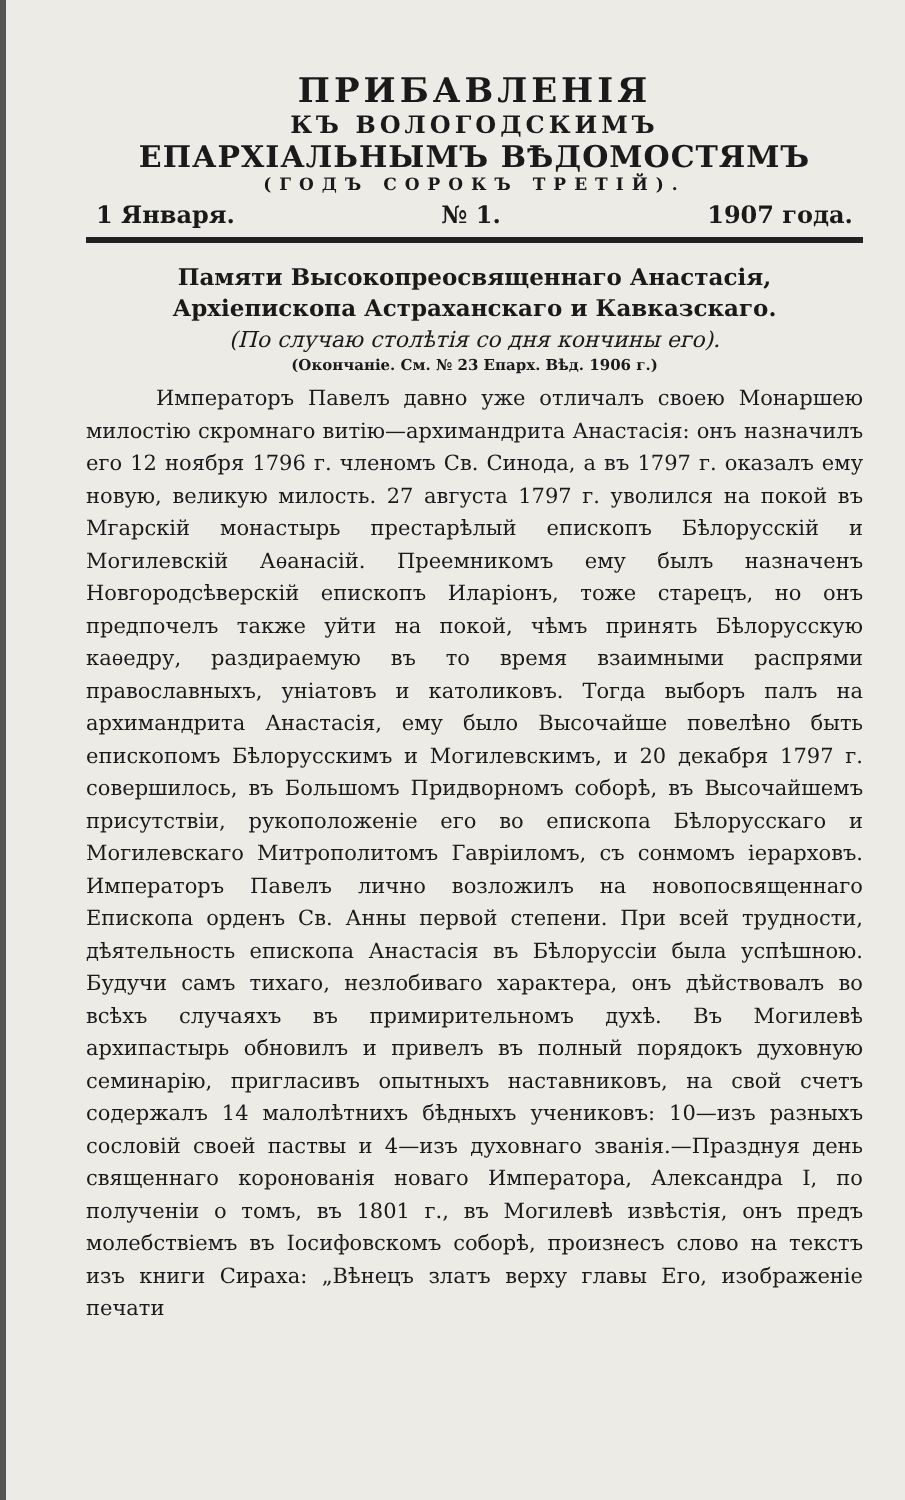ПРИБАВЛЕНІЯ
КЪ ВОЛОГОДСКИМЪ
ЕПАРХІАЛЬНЫМЪ ВѢДОМОСТЯМЪ
(ГОДЪ СОРОКЪ ТРЕТІЙ).
1 Января. № 1. 1907 года.
Памяти Высокопреосвященнаго Анастасія, Архіепископа Астраханскаго и Кавказскаго.
(По случаю столѣтія со дня кончины его).
(Окончаніе. См. № 23 Епарх. Вѣд. 1906 г.)
Императоръ Павелъ давно уже отличалъ своею Монаршею милостію скромнаго витію—архимандрита Анастасія: онъ назначилъ его 12 ноября 1796 г. членомъ Св. Синода, а въ 1797 г. оказалъ ему новую, великую милость. 27 августа 1797 г. уволился на покой въ Мгарскій монастырь престарѣлый епископъ Бѣлорусскій и Могилевскій Аѳанасій. Преемникомъ ему былъ назначенъ Новгородсѣверскій епископъ Иларіонъ, тоже старецъ, но онъ предпочелъ также уйти на покой, чѣмъ принять Бѣлорусскую каѳедру, раздираемую въ то время взаимными распрями православныхъ, уніатовъ и католиковъ. Тогда выборъ палъ на архимандрита Анастасія, ему было Высочайше повелѣно быть епископомъ Бѣлорусскимъ и Могилевскимъ, и 20 декабря 1797 г. совершилось, въ Большомъ Придворномъ соборѣ, въ Высочайшемъ присутствіи, рукоположеніе его во епископа Бѣлорусскаго и Могилевскаго Митрополитомъ Гавріиломъ, съ сонмомъ іерарховъ. Императоръ Павелъ лично возложилъ на новопосвященнаго Епископа орденъ Св. Анны первой степени. При всей трудности, дѣятельность епископа Анастасія въ Бѣлоруссіи была успѣшною. Будучи самъ тихаго, незлобиваго характера, онъ дѣйствовалъ во всѣхъ случаяхъ въ примирительномъ духѣ. Въ Могилевѣ архипастырь обновилъ и привелъ въ полный порядокъ духовную семинарію, пригласивъ опытныхъ наставниковъ, на свой счетъ содержалъ 14 малолѣтнихъ бѣдныхъ учениковъ: 10—изъ разныхъ сословій своей паствы и 4—изъ духовнаго званія.—Празднуя день священнаго коронованія новаго Императора, Александра I, по полученіи о томъ, въ 1801 г., въ Могилевѣ извѣстія, онъ предъ молебствіемъ въ Іосифовскомъ соборѣ, произнесъ слово на текстъ изъ книги Сираха: „Вѣнецъ златъ верху главы Его, изображеніе печати